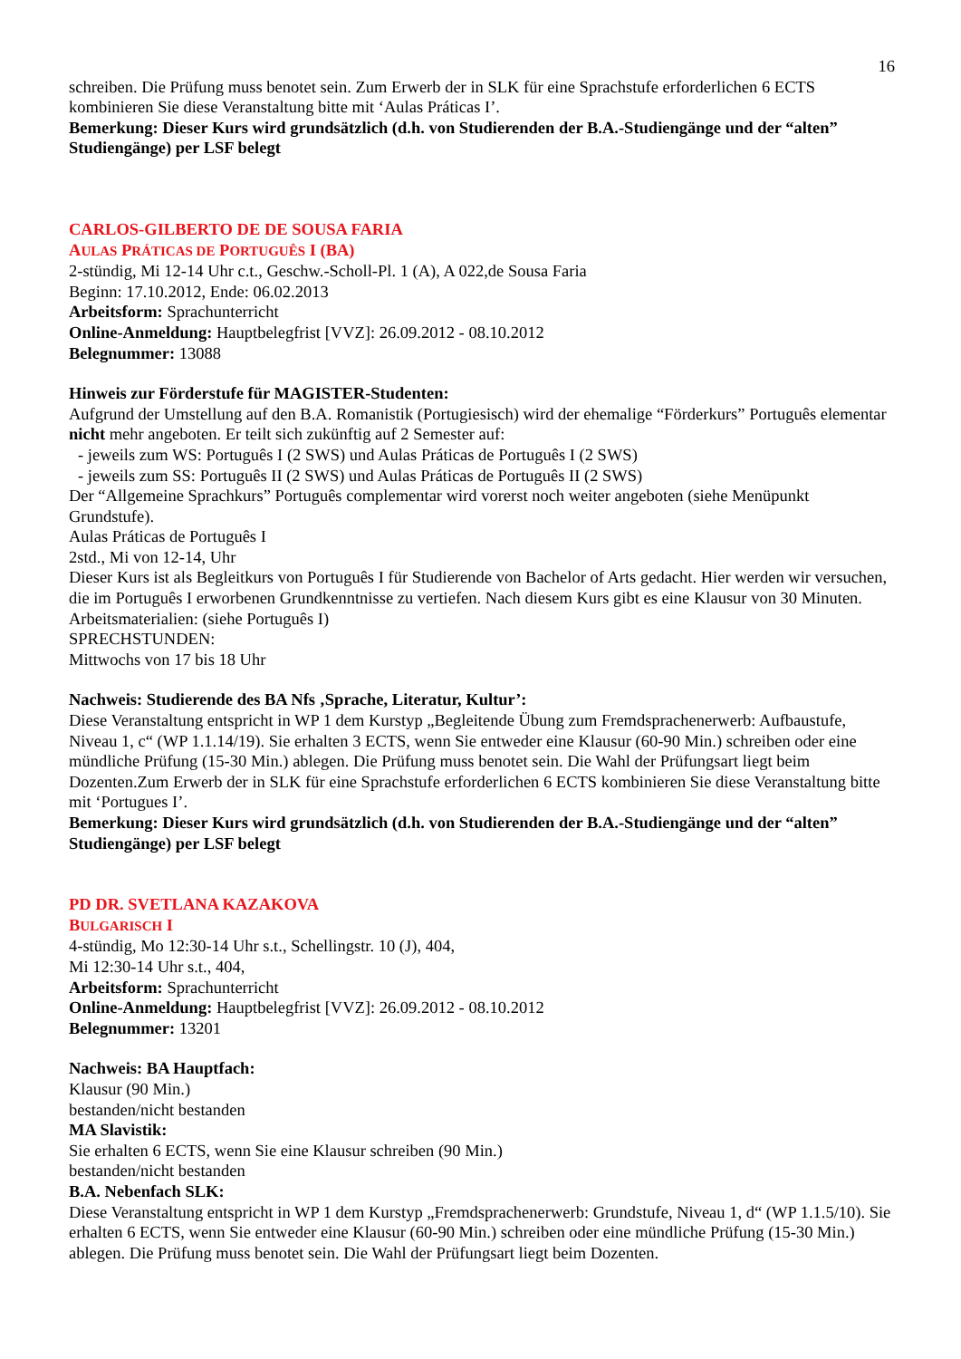16
schreiben. Die Prüfung muss benotet sein. Zum Erwerb der in SLK für eine Sprachstufe erforderlichen 6 ECTS kombinieren Sie diese Veranstaltung bitte mit ‘Aulas Práticas I’.
Bemerkung: Dieser Kurs wird grundsätzlich (d.h. von Studierenden der B.A.-Studiengänge und der “alten” Studiengänge) per LSF belegt
CARLOS-GILBERTO DE DE SOUSA FARIA
AULAS PRÁTICAS DE PORTUGUÊS I (BA)
2-stündig, Mi 12-14 Uhr c.t., Geschw.-Scholl-Pl. 1 (A), A 022,de Sousa Faria
Beginn: 17.10.2012, Ende: 06.02.2013
Arbeitsform: Sprachunterricht
Online-Anmeldung: Hauptbelegfrist [VVZ]: 26.09.2012 - 08.10.2012
Belegnummer: 13088
Hinweis zur Förderstufe für MAGISTER-Studenten:
Aufgrund der Umstellung auf den B.A. Romanistik (Portugiesisch) wird der ehemalige “Förderkurs” Português elementar nicht mehr angeboten. Er teilt sich zukünftig auf 2 Semester auf:
- jeweils zum WS: Português I (2 SWS) und Aulas Práticas de Português I (2 SWS)
- jeweils zum SS: Português II (2 SWS) und Aulas Práticas de Português II (2 SWS)
Der “Allgemeine Sprachkurs” Português complementar wird vorerst noch weiter angeboten (siehe Menüpunkt Grundstufe).
Aulas Práticas de Português I
2std., Mi von 12-14, Uhr
Dieser Kurs ist als Begleitkurs von Português I für Studierende von Bachelor of Arts gedacht. Hier werden wir versuchen, die im Português I erworbenen Grundkenntnisse zu vertiefen. Nach diesem Kurs gibt es eine Klausur von 30 Minuten.
Arbeitsmaterialien: (siehe Português I)
SPRECHSTUNDEN:
Mittwochs von 17 bis 18 Uhr
Nachweis: Studierende des BA Nfs ‚Sprache, Literatur, Kultur’:
Diese Veranstaltung entspricht in WP 1 dem Kurstyp „Begleitende Übung zum Fremdsprachenerwerb: Aufbaustufe, Niveau 1, c“ (WP 1.1.14/19). Sie erhalten 3 ECTS, wenn Sie entweder eine Klausur (60-90 Min.) schreiben oder eine mündliche Prüfung (15-30 Min.) ablegen. Die Prüfung muss benotet sein. Die Wahl der Prüfungsart liegt beim Dozenten.Zum Erwerb der in SLK für eine Sprachstufe erforderlichen 6 ECTS kombinieren Sie diese Veranstaltung bitte mit ‘Portugues I’.
Bemerkung: Dieser Kurs wird grundsätzlich (d.h. von Studierenden der B.A.-Studiengänge und der “alten” Studiengänge) per LSF belegt
PD DR. SVETLANA KAZAKOVA
BULGARISCH I
4-stündig, Mo 12:30-14 Uhr s.t., Schellingstr. 10 (J), 404,
Mi 12:30-14 Uhr s.t., 404,
Arbeitsform: Sprachunterricht
Online-Anmeldung: Hauptbelegfrist [VVZ]: 26.09.2012 - 08.10.2012
Belegnummer: 13201
Nachweis: BA Hauptfach:
Klausur (90 Min.)
bestanden/nicht bestanden
MA Slavistik:
Sie erhalten 6 ECTS, wenn Sie eine Klausur schreiben (90 Min.)
bestanden/nicht bestanden
B.A. Nebenfach SLK:
Diese Veranstaltung entspricht in WP 1 dem Kurstyp „Fremdsprachenerwerb: Grundstufe, Niveau 1, d“ (WP 1.1.5/10). Sie erhalten 6 ECTS, wenn Sie entweder eine Klausur (60-90 Min.) schreiben oder eine mündliche Prüfung (15-30 Min.) ablegen. Die Prüfung muss benotet sein. Die Wahl der Prüfungsart liegt beim Dozenten.